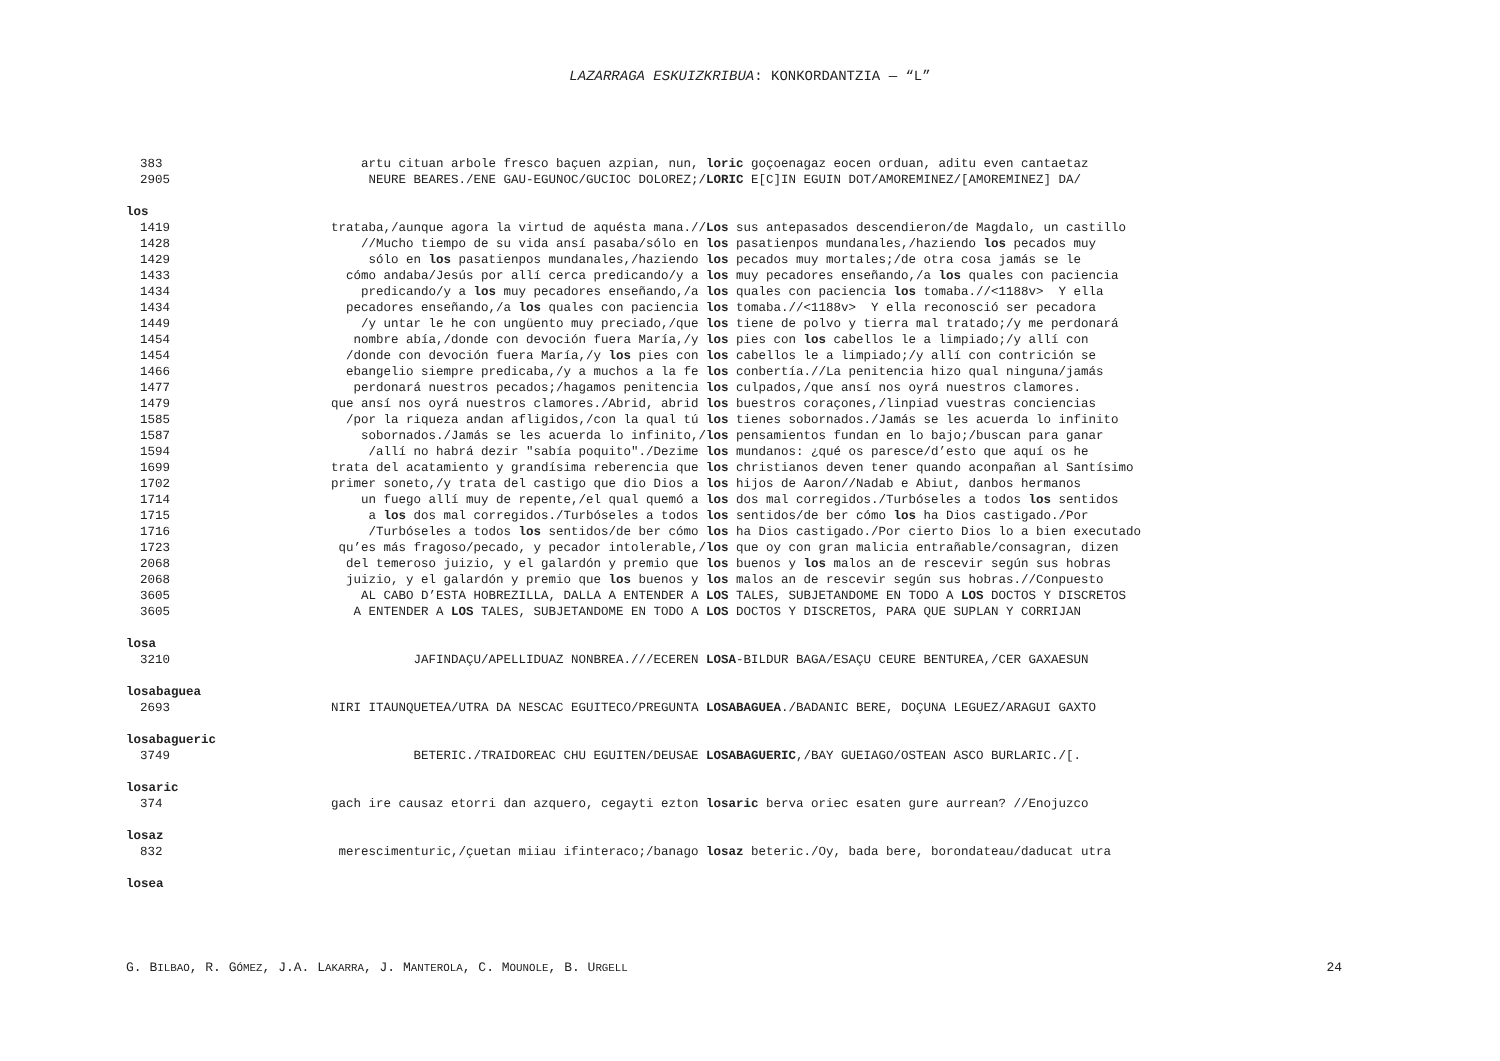LAZARRAGA ESKUIZKRIBUA: KONKORDANTZIA — “L”
383 artu cituan arbole fresco baçuen azpian, nun, loric goçoenagaz eocen orduan, aditu even cantaetaz
2905 NEURE BEARES./ENE GAU-EGUNOC/GUCIOC DOLOREZ;/ LORIC E[C]IN EGUIN DOT/AMOREMINEZ/[AMOREMINEZ] DA/
los
1419 trataba,/aunque agora la virtud de aquésta mana.// Los sus antepasados descendieron/de Magdalo, un castillo
1428 //Mucho tiempo de su vida ansí pasaba/sólo en los pasatienpos mundanales,/haziendo los pecados muy
1429 sólo en los pasatienpos mundanales,/haziendo los pecados muy mortales;/de otra cosa jamás se le
1433 cómo andaba/Jesús por allí cerca predicando/y a los muy pecadores enseñando,/a los quales con paciencia
1434 predicando/y a los muy pecadores enseñando,/a los quales con paciencia los tomaba.//<1188v> Y ella
1434 pecadores enseñando,/a los quales con paciencia los tomaba.//<1188v> Y ella reconosció ser pecadora
1449 /y untar le he con ungüento muy preciado,/que los tiene de polvo y tierra mal tratado;/y me perdonará
1454 nombre abía,/donde con devoción fuera María,/y los pies con los cabellos le a limpiado;/y allí con
1454 /donde con devoción fuera María,/y los pies con los cabellos le a limpiado;/y allí con contrición se
1466 ebangelio siempre predicaba,/y a muchos a la fe los conbertía.//La penitencia hizo qual ninguna/jamás
1477 perdonará nuestros pecados;/hagamos penitencia los culpados,/que ansí nos oyrá nuestros clamores.
1479 que ansí nos oyrá nuestros clamores./Abrid, abrid los buestros coraçones,/linpiad vuestras conciencias
1585 /por la riqueza andan afligidos,/con la qual tú los tienes sobornados./Jamás se les acuerda lo infinito
1587 sobornados./Jamás se les acuerda lo infinito,/ los pensamientos fundan en lo bajo;/buscan para ganar
1594 /allí no habrá dezir "sabía poquito"./Dezime los mundanos: ¿qué os paresce/d’esto que aquí os he
1699 trata del acatamiento y grandísima reberencia que los christianos deven tener quando aconpañan al Santísimo
1702 primer soneto,/y trata del castigo que dio Dios a los hijos de Aaron//Nadab e Abiut, danbos hermanos
1714 un fuego allí muy de repente,/el qual quemó a los dos mal corregidos./Turbóseles a todos los sentidos
1715 a los dos mal corregidos./Turbóseles a todos los sentidos/de ber cómo los ha Dios castigado./Por
1716 /Turbóseles a todos los sentidos/de ber cómo los ha Dios castigado./Por cierto Dios lo a bien executado
1723 qu’es más fragoso/pecado, y pecador intolerable,/ los que oy con gran malicia entrañable/consagran, dizen
2068 del temeroso juizio, y el galardón y premio que los buenos y los malos an de rescevir según sus hobras
2068 juizio, y el galardón y premio que los buenos y los malos an de rescevir según sus hobras.//Conpuesto
3605 AL CABO D’ESTA HOBREZILLA, DALLA A ENTENDER A LOS TALES, SUBJETANDOME EN TODO A LOS DOCTOS Y DISCRETOS
3605 A ENTENDER A LOS TALES, SUBJETANDOME EN TODO A LOS DOCTOS Y DISCRETOS, PARA QUE SUPLAN Y CORRIJAN
losa
3210 JAFINDAÇU/APELLIDUAZ NONBREA.///ECEREN LOSA-BILDUR BAGA/ESAÇU CEURE BENTUREA,/CER GAXAESUN
losabaguea
2693 NIRI ITAUNQUETEA/UTRA DA NESCAC EGUITECO/PREGUNTA LOSABAGUEA./BADANIC BERE, DOÇUNA LEGUEZ/ARAGUI GAXTO
losabagueric
3749 BETERIC./TRAIDOREAC CHU EGUITEN/DEUSAE LOSABAGUERIC,/BAY GUEIAGO/OSTEAN ASCO BURLARIC./[.
losaric
374 gach ire causaz etorri dan azquero, cegayti ezton losaric berva oriec esaten gure aurrean? //Enojuzco
losaz
832 merescimenturic,/çuetan miiau ifinteraco;/banago losaz beteric./Oy, bada bere, borondateau/daducat utra
losea
G. BILBAO, R. GÓMEZ, J.A. LAKARRA, J. MANTEROLA, C. MOUNOLE, B. URGELL 24